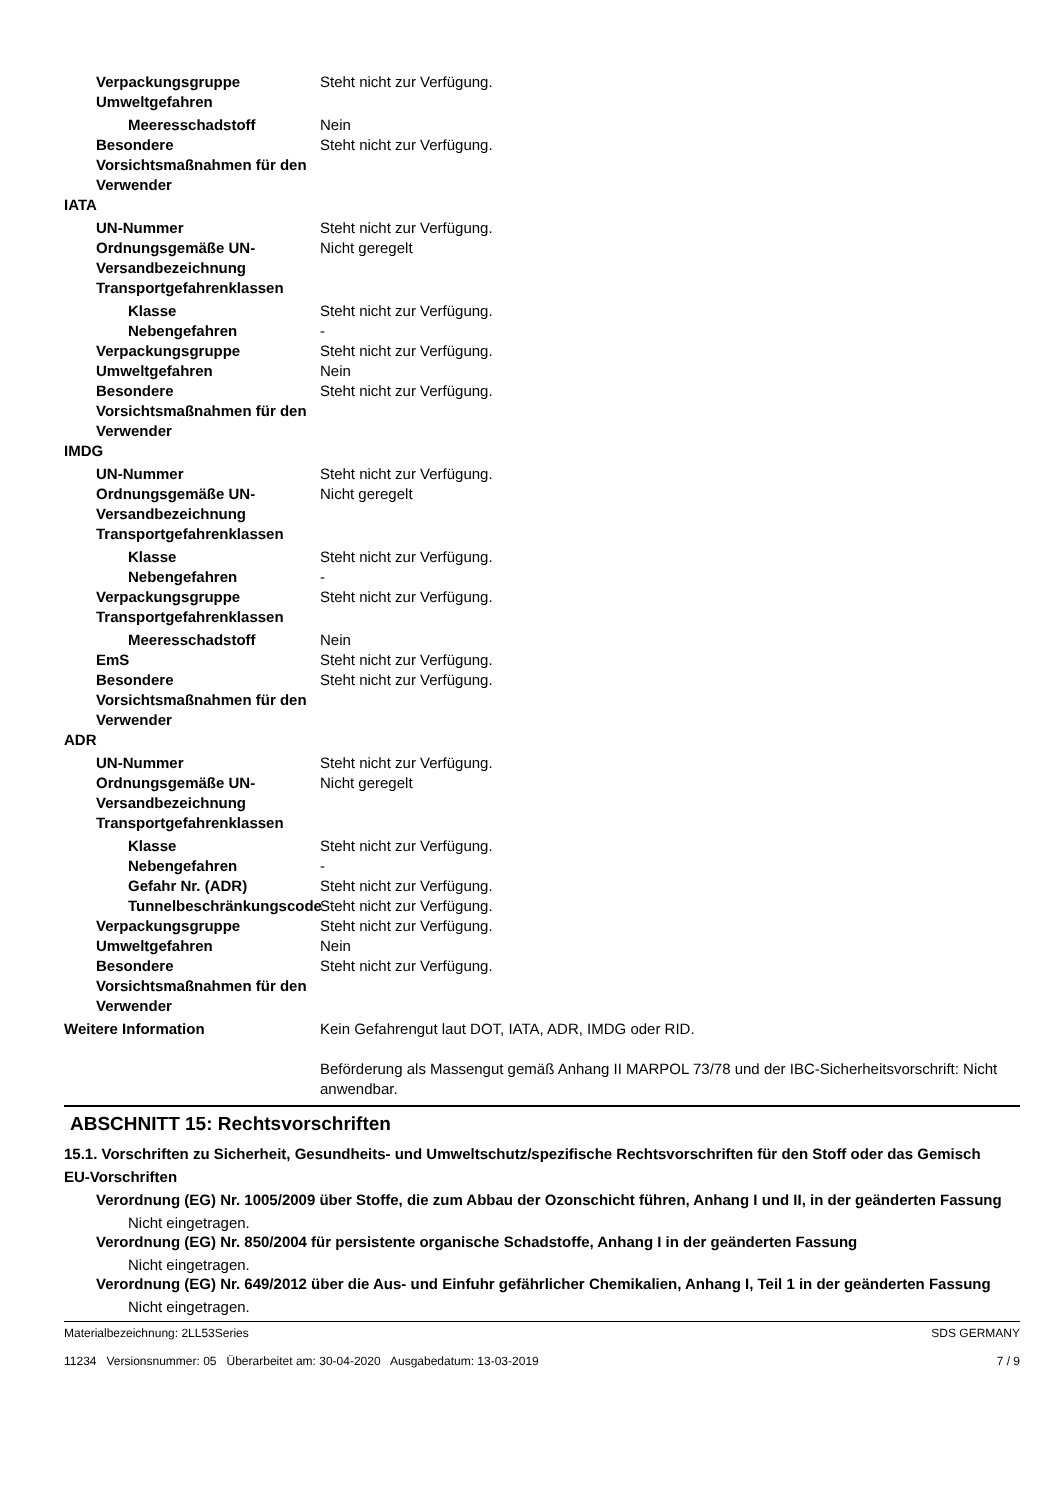Verpackungsgruppe Steht nicht zur Verfügung.
Umweltgefahren
Meeresschadstoff Nein
Besondere Vorsichtsmaßnahmen für den Verwender
Steht nicht zur Verfügung.
IATA
UN-Nummer Steht nicht zur Verfügung.
Ordnungsgemäße UN-Versandbezeichnung
Nicht geregelt
Transportgefahrenklassen
Klasse Steht nicht zur Verfügung.
Nebengefahren -
Verpackungsgruppe Steht nicht zur Verfügung.
Umweltgefahren Nein
Besondere Vorsichtsmaßnahmen für den Verwender
Steht nicht zur Verfügung.
IMDG
UN-Nummer Steht nicht zur Verfügung.
Ordnungsgemäße UN-Versandbezeichnung
Nicht geregelt
Transportgefahrenklassen
Klasse Steht nicht zur Verfügung.
Nebengefahren -
Verpackungsgruppe Steht nicht zur Verfügung.
Transportgefahrenklassen
Meeresschadstoff Nein
EmS Steht nicht zur Verfügung.
Besondere Vorsichtsmaßnahmen für den Verwender
Steht nicht zur Verfügung.
ADR
UN-Nummer Steht nicht zur Verfügung.
Ordnungsgemäße UN-Versandbezeichnung
Nicht geregelt
Transportgefahrenklassen
Klasse Steht nicht zur Verfügung.
Nebengefahren -
Gefahr Nr. (ADR) Steht nicht zur Verfügung.
Tunnelbeschränkungscode
Steht nicht zur Verfügung.
Verpackungsgruppe Steht nicht zur Verfügung.
Umweltgefahren Nein
Besondere Vorsichtsmaßnahmen für den Verwender
Steht nicht zur Verfügung.
Weitere Information Kein Gefahrengut laut DOT, IATA, ADR, IMDG oder RID.
Beförderung als Massengut gemäß Anhang II MARPOL 73/78 und der IBC-Sicherheitsvorschrift: Nicht anwendbar.
ABSCHNITT 15: Rechtsvorschriften
15.1. Vorschriften zu Sicherheit, Gesundheits- und Umweltschutz/spezifische Rechtsvorschriften für den Stoff oder das Gemisch
EU-Vorschriften
Verordnung (EG) Nr. 1005/2009 über Stoffe, die zum Abbau der Ozonschicht führen, Anhang I und II, in der geänderten Fassung
Nicht eingetragen.
Verordnung (EG) Nr. 850/2004 für persistente organische Schadstoffe, Anhang I in der geänderten Fassung
Nicht eingetragen.
Verordnung (EG) Nr. 649/2012 über die Aus- und Einfuhr gefährlicher Chemikalien, Anhang I, Teil 1 in der geänderten Fassung
Nicht eingetragen.
Materialbezeichnung: 2LL53Series
11234 Versionsnummer: 05 Überarbeitet am: 30-04-2020 Ausgabedatum: 13-03-2019
SDS GERMANY
7 / 9